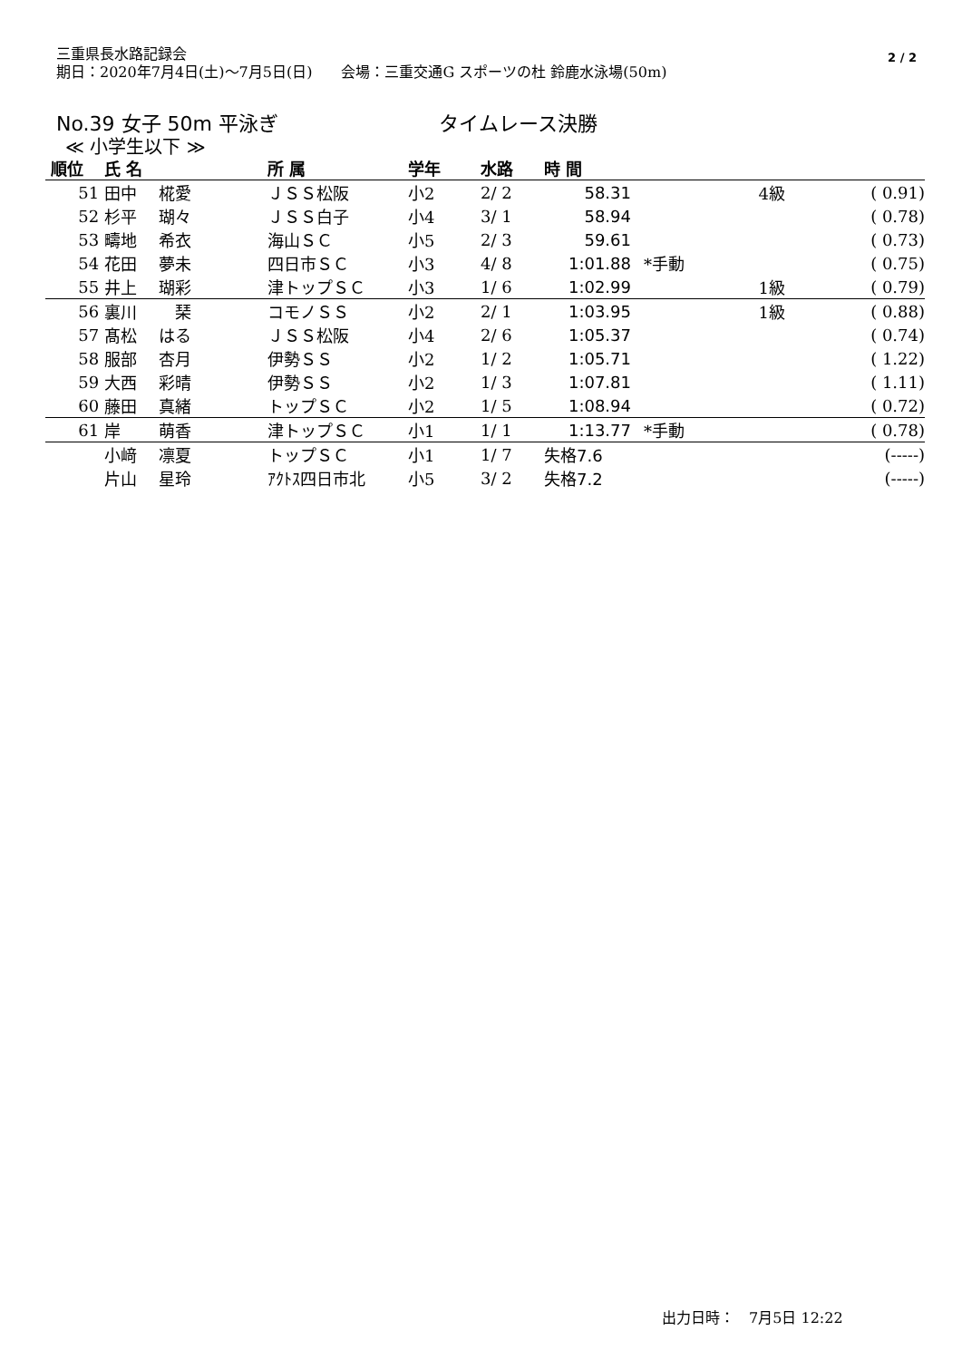三重県長水路記録会
期日：2020年7月4日(土)～7月5日(日)　　会場：三重交通G スポーツの杜 鈴鹿水泳場(50m)
2 / 2
No.39 女子 50m 平泳ぎ タイムレース決勝
≪ 小学生以下 ≫
| 順位 | 氏 名 | 所 属 | 学年 | 水路 | 時 間 | | | |
| --- | --- | --- | --- | --- | --- | --- | --- | --- |
| 51 | 田中 椛愛 | ＪＳＳ松阪 | 小2 | 2/ 2 | 58.31 | | 4級 | ( 0.91) |
| 52 | 杉平 瑚々 | ＪＳＳ白子 | 小4 | 3/ 1 | 58.94 | | | ( 0.78) |
| 53 | 疇地 希衣 | 海山ＳＣ | 小5 | 2/ 3 | 59.61 | | | ( 0.73) |
| 54 | 花田 夢未 | 四日市ＳＣ | 小3 | 4/ 8 | 1:01.88 | *手動 | | ( 0.75) |
| 55 | 井上 瑚彩 | 津トップＳＣ | 小3 | 1/ 6 | 1:02.99 | | 1級 | ( 0.79) |
| 56 | 裏川 琹 | コモノＳＳ | 小2 | 2/ 1 | 1:03.95 | | 1級 | ( 0.88) |
| 57 | 髙松 はる | ＪＳＳ松阪 | 小4 | 2/ 6 | 1:05.37 | | | ( 0.74) |
| 58 | 服部 杏月 | 伊勢ＳＳ | 小2 | 1/ 2 | 1:05.71 | | | ( 1.22) |
| 59 | 大西 彩晴 | 伊勢ＳＳ | 小2 | 1/ 3 | 1:07.81 | | | ( 1.11) |
| 60 | 藤田 真緒 | トップＳＣ | 小2 | 1/ 5 | 1:08.94 | | | ( 0.72) |
| 61 | 岸 萌香 | 津トップＳＣ | 小1 | 1/ 1 | 1:13.77 | *手動 | | ( 0.78) |
| | 小﨑 凛夏 | トップＳＣ | 小1 | 1/ 7 | 失格7.6 | | | (-----) |
| | 片山 星玲 | ｱｸﾄｽ四日市北 | 小5 | 3/ 2 | 失格7.2 | | | (-----) |
出力日時：　7月5日 12:22